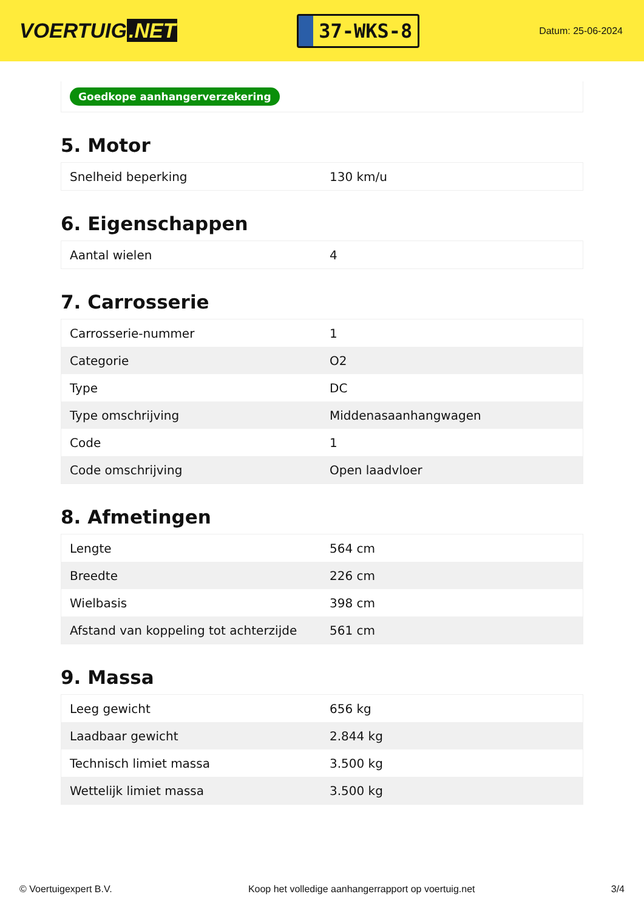VOERTUIG.NET
37-WKS-8
Datum: 25-06-2024
Goedkope aanhangerverzekering
5. Motor
| Snelheid beperking | 130 km/u |
6. Eigenschappen
| Aantal wielen | 4 |
7. Carrosserie
| Carrosserie-nummer | 1 |
| Categorie | O2 |
| Type | DC |
| Type omschrijving | Middenasaanhangwagen |
| Code | 1 |
| Code omschrijving | Open laadvloer |
8. Afmetingen
| Lengte | 564 cm |
| Breedte | 226 cm |
| Wielbasis | 398 cm |
| Afstand van koppeling tot achterzijde | 561 cm |
9. Massa
| Leeg gewicht | 656 kg |
| Laadbaar gewicht | 2.844 kg |
| Technisch limiet massa | 3.500 kg |
| Wettelijk limiet massa | 3.500 kg |
© Voertuigexpert B.V. Koop het volledige aanhangerrapport op voertuig.net 3/4